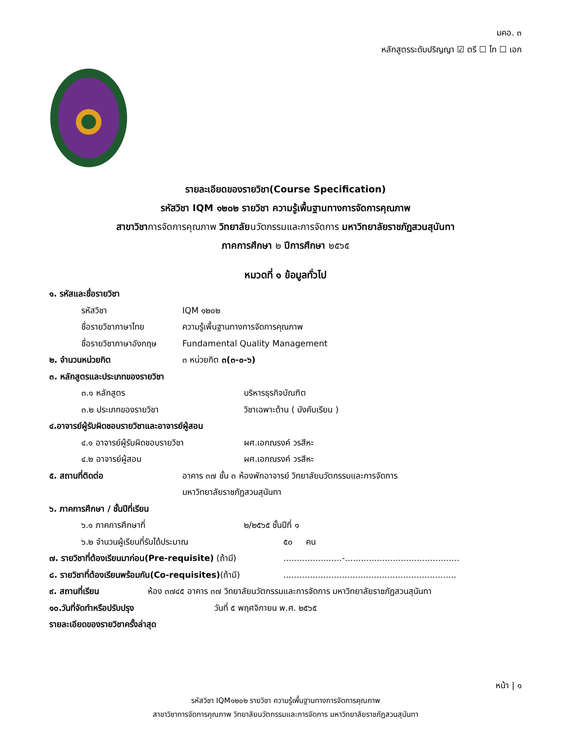มคอ. ๓
หลักสูตรระดับปริญญา ☑ ตรี ☐ โท ☐ เอก
รายละเอียดของรายวิชา(Course Specification)
รหัสวิชา IQM ๑๒๐๒ รายวิชา ความรู้เพื้นฐานทางการจัดการคุณภาพ
สาขาวิชาการจัดการคุณภาพ วิทยาลัยนวัตกรรมและการจัดการ มหาวิทยาลัยราชภัฏสวนสุนันทา
ภาคการศึกษา ๒ ปีการศึกษา ๒๕๖๕
หมวดที่ ๑ ข้อมูลทั่วไป
๑. รหัสและชื่อรายวิชา
รหัสวิชา IQM ๑๒๐๒
ชื่อรายวิชาภาษาไทย ความรู้เพื้นฐานทางการจัดการคุณภาพ
ชื่อรายวิชาภาษาอังกฤษ Fundamental Quality Management
๒. จำนวนหน่วยกิต ๓ หน่วยกิต ๓(๓-๐-๖)
๓. หลักสูตรและประเภทของรายวิชา
๓.๑ หลักสูตร บริหารธุรกิจบัณฑิต
๓.๒ ประเภทของรายวิชา วิชาเฉพาะด้าน ( บังคับเรียน )
๔.อาจารย์ผู้รับผิดชอบรายวิชาและอาจารย์ผู้สอน
๔.๑ อาจารย์ผู้รับผิดชอบรายวิชา ผศ.เอกณรงค์ วรสีหะ
๔.๒ อาจารย์ผู้สอน ผศ.เอกณรงค์ วรสีหะ
๕. สถานที่ติดต่อ อาคาร ๓๗ ชั้น ๓ ห้องพักอาจารย์ วิทยาลัยนวัตกรรมและการจัดการ
มหาวิทยาลัยราชภัฏสวนสุนันทา
๖. ภาคการศึกษา / ชั้นปีที่เรียน
๖.๑ ภาคการศึกษาที่ ๒/๒๕๖๕ ชั้นปีที่ ๑
๖.๒ จำนวนผู้เรียนที่รับได้ประมาณ ๕๐ คน
๗. รายวิชาที่ต้องเรียนมาก่อน(Pre-requisite) (ถ้ามี)......................-...........................................
๘. รายวิชาที่ต้องเรียนพร้อมกัน(Co-requisites)(ถ้ามี).................................................................
๙. สถานที่เรียน ห้อง ๓๗๔๕ อาคาร ๓๗ วิทยาลัยนวัตกรรมและการจัดการ มหาวิทยาลัยราชภัฏสวนสุนันทา
๑๐.วันที่จัดทำหรือปรับปรุง วันที่ ๕ พฤศจิกายน พ.ศ. ๒๕๖๕
รายละเอียดของรายวิชาครั้งล่าสุด
หน้า | ๑
รหัสวิชา IQM๑๒๐๒ รายวิชา ความรู้เพื้นฐานทางการจัดการคุณภาพ
สาขาวิชาการจัดการคุณภาพ วิทยาลัยนวัตกรรมและการจัดการ มหาวิทยาลัยราชภัฏสวนสุนันทา